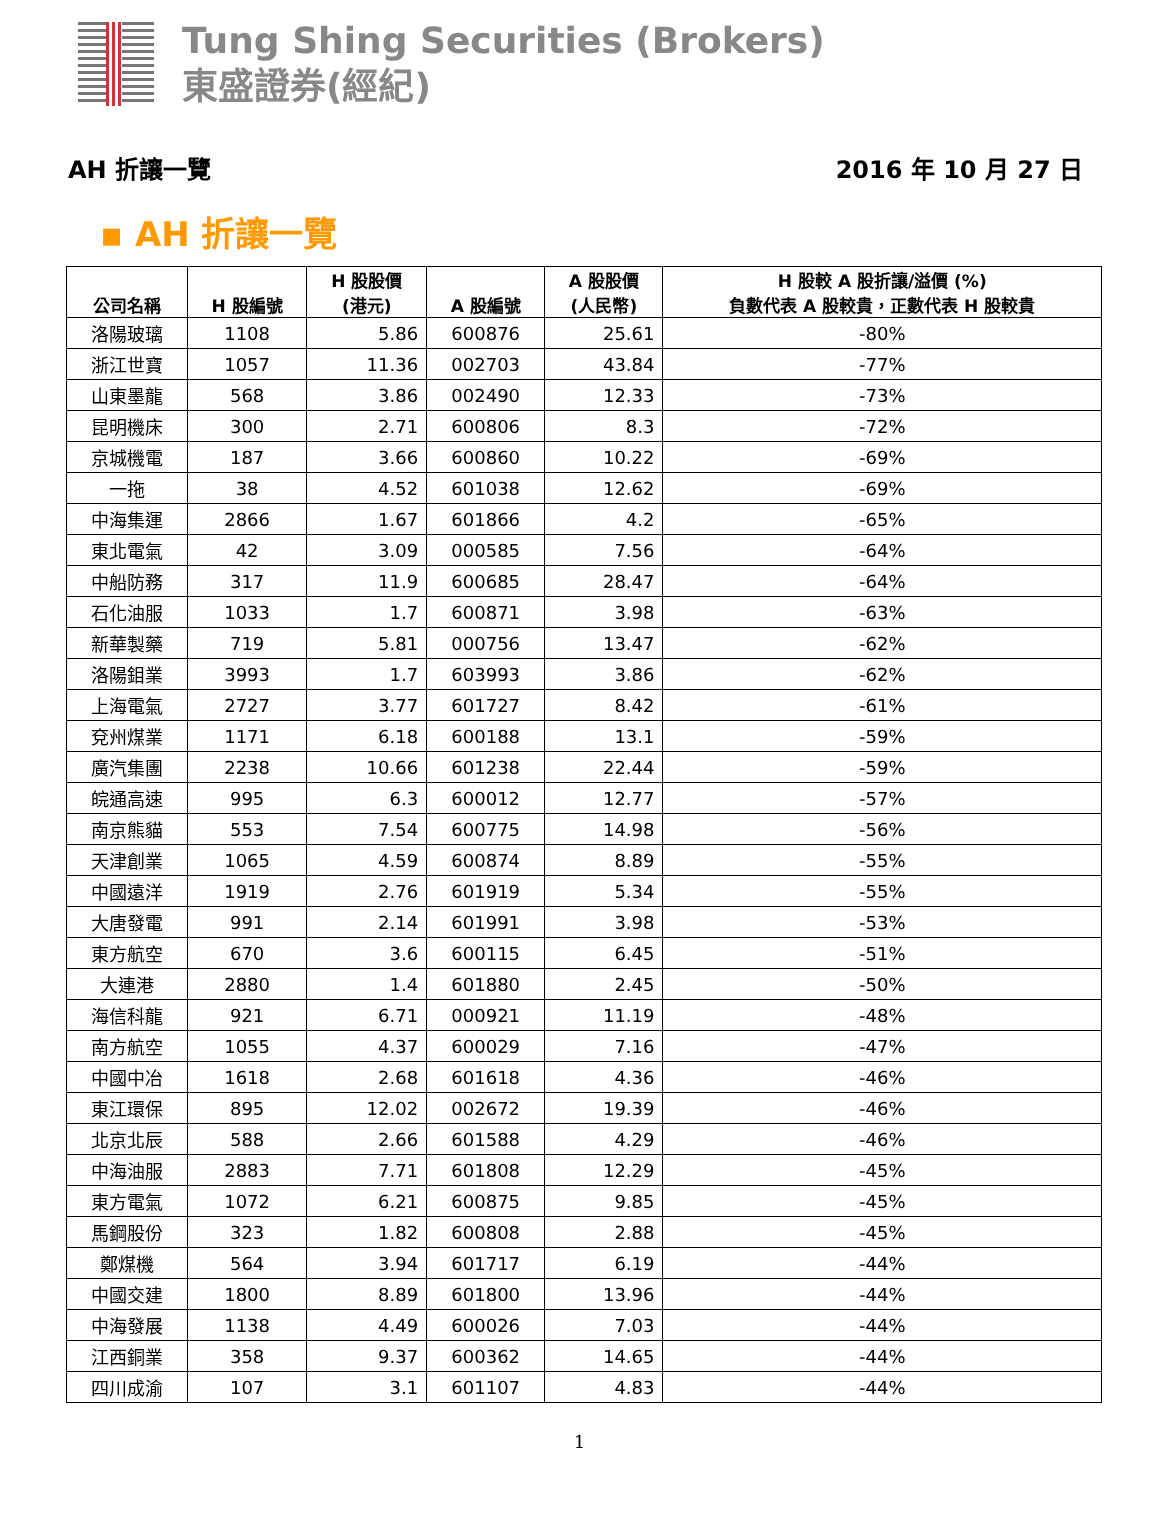Tung Shing Securities (Brokers)
東盛證券(經紀)
AH 折讓一覽 2016 年 10 月 27 日
▪ AH 折讓一覽
| 公司名稱 | H 股編號 | H 股股價 (港元) | A 股編號 | A 股股價 (人民幣) | H 股較 A 股折讓/溢價 (%) 負數代表 A 股較貴，正數代表 H 股較貴 |
| --- | --- | --- | --- | --- | --- |
| 洛陽玻璃 | 1108 | 5.86 | 600876 | 25.61 | -80% |
| 浙江世寶 | 1057 | 11.36 | 002703 | 43.84 | -77% |
| 山東墨龍 | 568 | 3.86 | 002490 | 12.33 | -73% |
| 昆明機床 | 300 | 2.71 | 600806 | 8.3 | -72% |
| 京城機電 | 187 | 3.66 | 600860 | 10.22 | -69% |
| 一拖 | 38 | 4.52 | 601038 | 12.62 | -69% |
| 中海集運 | 2866 | 1.67 | 601866 | 4.2 | -65% |
| 東北電氣 | 42 | 3.09 | 000585 | 7.56 | -64% |
| 中船防務 | 317 | 11.9 | 600685 | 28.47 | -64% |
| 石化油服 | 1033 | 1.7 | 600871 | 3.98 | -63% |
| 新華製藥 | 719 | 5.81 | 000756 | 13.47 | -62% |
| 洛陽鉬業 | 3993 | 1.7 | 603993 | 3.86 | -62% |
| 上海電氣 | 2727 | 3.77 | 601727 | 8.42 | -61% |
| 兗州煤業 | 1171 | 6.18 | 600188 | 13.1 | -59% |
| 廣汽集團 | 2238 | 10.66 | 601238 | 22.44 | -59% |
| 皖通高速 | 995 | 6.3 | 600012 | 12.77 | -57% |
| 南京熊貓 | 553 | 7.54 | 600775 | 14.98 | -56% |
| 天津創業 | 1065 | 4.59 | 600874 | 8.89 | -55% |
| 中國遠洋 | 1919 | 2.76 | 601919 | 5.34 | -55% |
| 大唐發電 | 991 | 2.14 | 601991 | 3.98 | -53% |
| 東方航空 | 670 | 3.6 | 600115 | 6.45 | -51% |
| 大連港 | 2880 | 1.4 | 601880 | 2.45 | -50% |
| 海信科龍 | 921 | 6.71 | 000921 | 11.19 | -48% |
| 南方航空 | 1055 | 4.37 | 600029 | 7.16 | -47% |
| 中國中冶 | 1618 | 2.68 | 601618 | 4.36 | -46% |
| 東江環保 | 895 | 12.02 | 002672 | 19.39 | -46% |
| 北京北辰 | 588 | 2.66 | 601588 | 4.29 | -46% |
| 中海油服 | 2883 | 7.71 | 601808 | 12.29 | -45% |
| 東方電氣 | 1072 | 6.21 | 600875 | 9.85 | -45% |
| 馬鋼股份 | 323 | 1.82 | 600808 | 2.88 | -45% |
| 鄭煤機 | 564 | 3.94 | 601717 | 6.19 | -44% |
| 中國交建 | 1800 | 8.89 | 601800 | 13.96 | -44% |
| 中海發展 | 1138 | 4.49 | 600026 | 7.03 | -44% |
| 江西銅業 | 358 | 9.37 | 600362 | 14.65 | -44% |
| 四川成渝 | 107 | 3.1 | 601107 | 4.83 | -44% |
1